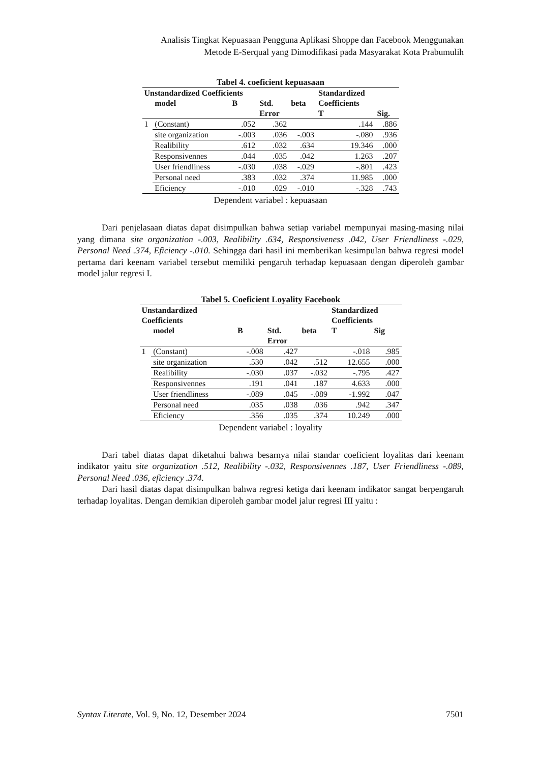Analisis Tingkat Kepuasaan Pengguna Aplikasi Shoppe dan Facebook Menggunakan
Metode E-Serqual yang Dimodifikasi pada Masyarakat Kota Prabumulih
Tabel 4. coeficient kepuasaan
| Unstandardized Coefficients | | | | | Standardized | |
| --- | --- | --- | --- | --- | --- | --- |
| | model | B | Std. | beta | Coefficients | |
| | | | Error | | T | Sig. |
| 1 | (Constant) | .052 | .362 | | .144 | .886 |
| | site organization | -.003 | .036 | -.003 | -.080 | .936 |
| | Realibility | .612 | .032 | .634 | 19.346 | .000 |
| | Responsivennes | .044 | .035 | .042 | 1.263 | .207 |
| | User friendliness | -.030 | .038 | -.029 | -.801 | .423 |
| | Personal need | .383 | .032 | .374 | 11.985 | .000 |
| | Eficiency | -.010 | .029 | -.010 | -.328 | .743 |
Dependent variabel : kepuasaan
Dari penjelasaan diatas dapat disimpulkan bahwa setiap variabel mempunyai masing-masing nilai yang dimana site organization -.003, Realibility .634, Responsiveness .042, User Friendliness -.029, Personal Need .374, Eficiency -.010. Sehingga dari hasil ini memberikan kesimpulan bahwa regresi model pertama dari keenam variabel tersebut memiliki pengaruh terhadap kepuasaan dengan diperoleh gambar model jalur regresi I.
Tabel 5. Coeficient Loyality Facebook
| Unstandardized Coefficients | | | | | Standardized Coefficients | |
| --- | --- | --- | --- | --- | --- | --- |
| | model | B | Std. | beta | T | Sig |
| | | | Error | | | |
| 1 | (Constant) | -.008 | .427 | | -.018 | .985 |
| | site organization | .530 | .042 | .512 | 12.655 | .000 |
| | Realibility | -.030 | .037 | -.032 | -.795 | .427 |
| | Responsivennes | .191 | .041 | .187 | 4.633 | .000 |
| | User friendliness | -.089 | .045 | -.089 | -1.992 | .047 |
| | Personal need | .035 | .038 | .036 | .942 | .347 |
| | Eficiency | .356 | .035 | .374 | 10.249 | .000 |
Dependent variabel : loyality
Dari tabel diatas dapat diketahui bahwa besarnya nilai standar coeficient loyalitas dari keenam indikator yaitu site organization .512, Realibility -.032, Responsivennes .187, User Friendliness -.089, Personal Need .036, eficiency .374.
Dari hasil diatas dapat disimpulkan bahwa regresi ketiga dari keenam indikator sangat berpengaruh terhadap loyalitas. Dengan demikian diperoleh gambar model jalur regresi III yaitu :
Syntax Literate, Vol. 9, No. 12, Desember 2024 7501